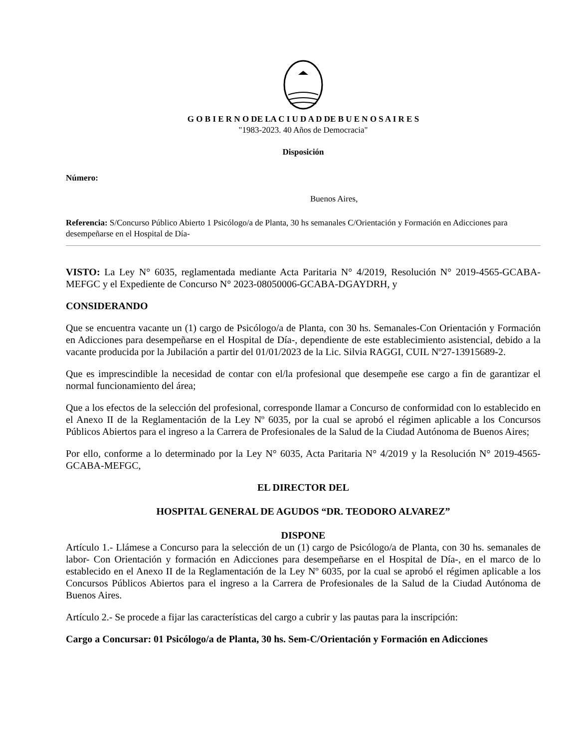G O B I E R N O DE LA C I U D A D DE B U E N O S A I R E S
"1983-2023. 40 Años de Democracia"
Disposición
Número:
Buenos Aires,
Referencia: S/Concurso Público Abierto 1 Psicólogo/a de Planta, 30 hs semanales C/Orientación y Formación en Adicciones para desempeñarse en el Hospital de Día-
VISTO: La Ley N° 6035, reglamentada mediante Acta Paritaria N° 4/2019, Resolución N° 2019-4565-GCABA-MEFGC y el Expediente de Concurso N° 2023-08050006-GCABA-DGAYDRH, y
CONSIDERANDO
Que se encuentra vacante un (1) cargo de Psicólogo/a de Planta, con 30 hs. Semanales-Con Orientación y Formación en Adicciones para desempeñarse en el Hospital de Día-, dependiente de este establecimiento asistencial, debido a la vacante producida por la Jubilación a partir del 01/01/2023 de la Lic. Silvia RAGGI, CUIL Nº27-13915689-2.
Que es imprescindible la necesidad de contar con el/la profesional que desempeñe ese cargo a fin de garantizar el normal funcionamiento del área;
Que a los efectos de la selección del profesional, corresponde llamar a Concurso de conformidad con lo establecido en el Anexo II de la Reglamentación de la Ley Nº 6035, por la cual se aprobó el régimen aplicable a los Concursos Públicos Abiertos para el ingreso a la Carrera de Profesionales de la Salud de la Ciudad Autónoma de Buenos Aires;
Por ello, conforme a lo determinado por la Ley N° 6035, Acta Paritaria N° 4/2019 y la Resolución N° 2019-4565-GCABA-MEFGC,
EL DIRECTOR DEL
HOSPITAL GENERAL DE AGUDOS “DR. TEODORO ALVAREZ”
DISPONE
Artículo 1.- Llámese a Concurso para la selección de un (1) cargo de Psicólogo/a de Planta, con 30 hs. semanales de labor- Con Orientación y formación en Adicciones para desempeñarse en el Hospital de Día-, en el marco de lo establecido en el Anexo II de la Reglamentación de la Ley Nº 6035, por la cual se aprobó el régimen aplicable a los Concursos Públicos Abiertos para el ingreso a la Carrera de Profesionales de la Salud de la Ciudad Autónoma de Buenos Aires.
Artículo 2.- Se procede a fijar las características del cargo a cubrir y las pautas para la inscripción:
Cargo a Concursar: 01 Psicólogo/a de Planta, 30 hs. Sem-C/Orientación y Formación en Adicciones